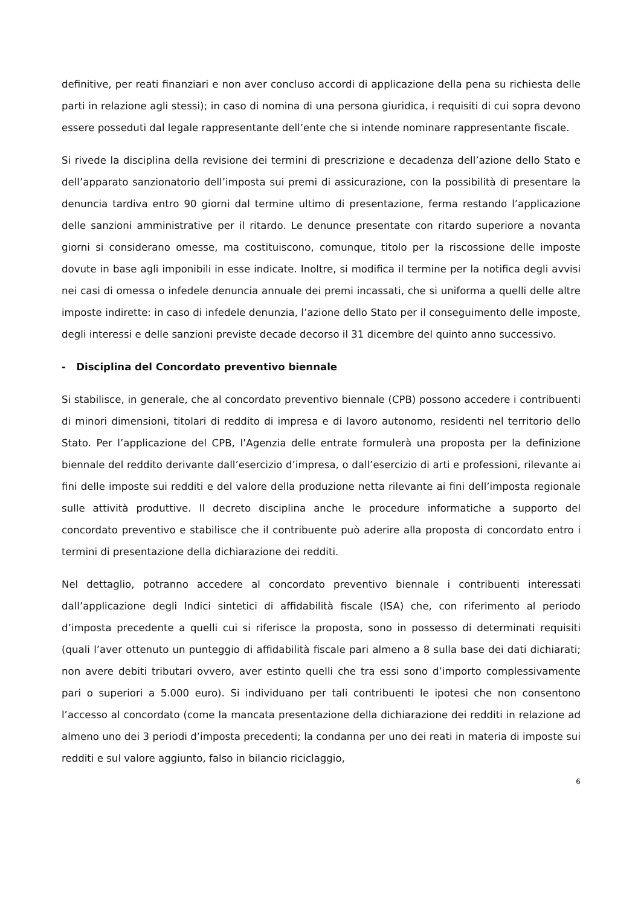definitive, per reati finanziari e non aver concluso accordi di applicazione della pena su richiesta delle parti in relazione agli stessi); in caso di nomina di una persona giuridica, i requisiti di cui sopra devono essere posseduti dal legale rappresentante dell’ente che si intende nominare rappresentante fiscale.
Si rivede la disciplina della revisione dei termini di prescrizione e decadenza dell’azione dello Stato e dell’apparato sanzionatorio dell’imposta sui premi di assicurazione, con la possibilità di presentare la denuncia tardiva entro 90 giorni dal termine ultimo di presentazione, ferma restando l’applicazione delle sanzioni amministrative per il ritardo. Le denunce presentate con ritardo superiore a novanta giorni si considerano omesse, ma costituiscono, comunque, titolo per la riscossione delle imposte dovute in base agli imponibili in esse indicate. Inoltre, si modifica il termine per la notifica degli avvisi nei casi di omessa o infedele denuncia annuale dei premi incassati, che si uniforma a quelli delle altre imposte indirette: in caso di infedele denunzia, l’azione dello Stato per il conseguimento delle imposte, degli interessi e delle sanzioni previste decade decorso il 31 dicembre del quinto anno successivo.
- Disciplina del Concordato preventivo biennale
Si stabilisce, in generale, che al concordato preventivo biennale (CPB) possono accedere i contribuenti di minori dimensioni, titolari di reddito di impresa e di lavoro autonomo, residenti nel territorio dello Stato. Per l’applicazione del CPB, l’Agenzia delle entrate formulerà una proposta per la definizione biennale del reddito derivante dall’esercizio d’impresa, o dall’esercizio di arti e professioni, rilevante ai fini delle imposte sui redditi e del valore della produzione netta rilevante ai fini dell’imposta regionale sulle attività produttive. Il decreto disciplina anche le procedure informatiche a supporto del concordato preventivo e stabilisce che il contribuente può aderire alla proposta di concordato entro i termini di presentazione della dichiarazione dei redditi.
Nel dettaglio, potranno accedere al concordato preventivo biennale i contribuenti interessati dall’applicazione degli Indici sintetici di affidabilità fiscale (ISA) che, con riferimento al periodo d’imposta precedente a quelli cui si riferisce la proposta, sono in possesso di determinati requisiti (quali l’aver ottenuto un punteggio di affidabilità fiscale pari almeno a 8 sulla base dei dati dichiarati; non avere debiti tributari ovvero, aver estinto quelli che tra essi sono d’importo complessivamente pari o superiori a 5.000 euro). Si individuano per tali contribuenti le ipotesi che non consentono l’accesso al concordato (come la mancata presentazione della dichiarazione dei redditi in relazione ad almeno uno dei 3 periodi d’imposta precedenti; la condanna per uno dei reati in materia di imposte sui redditi e sul valore aggiunto, falso in bilancio riciclaggio,
6